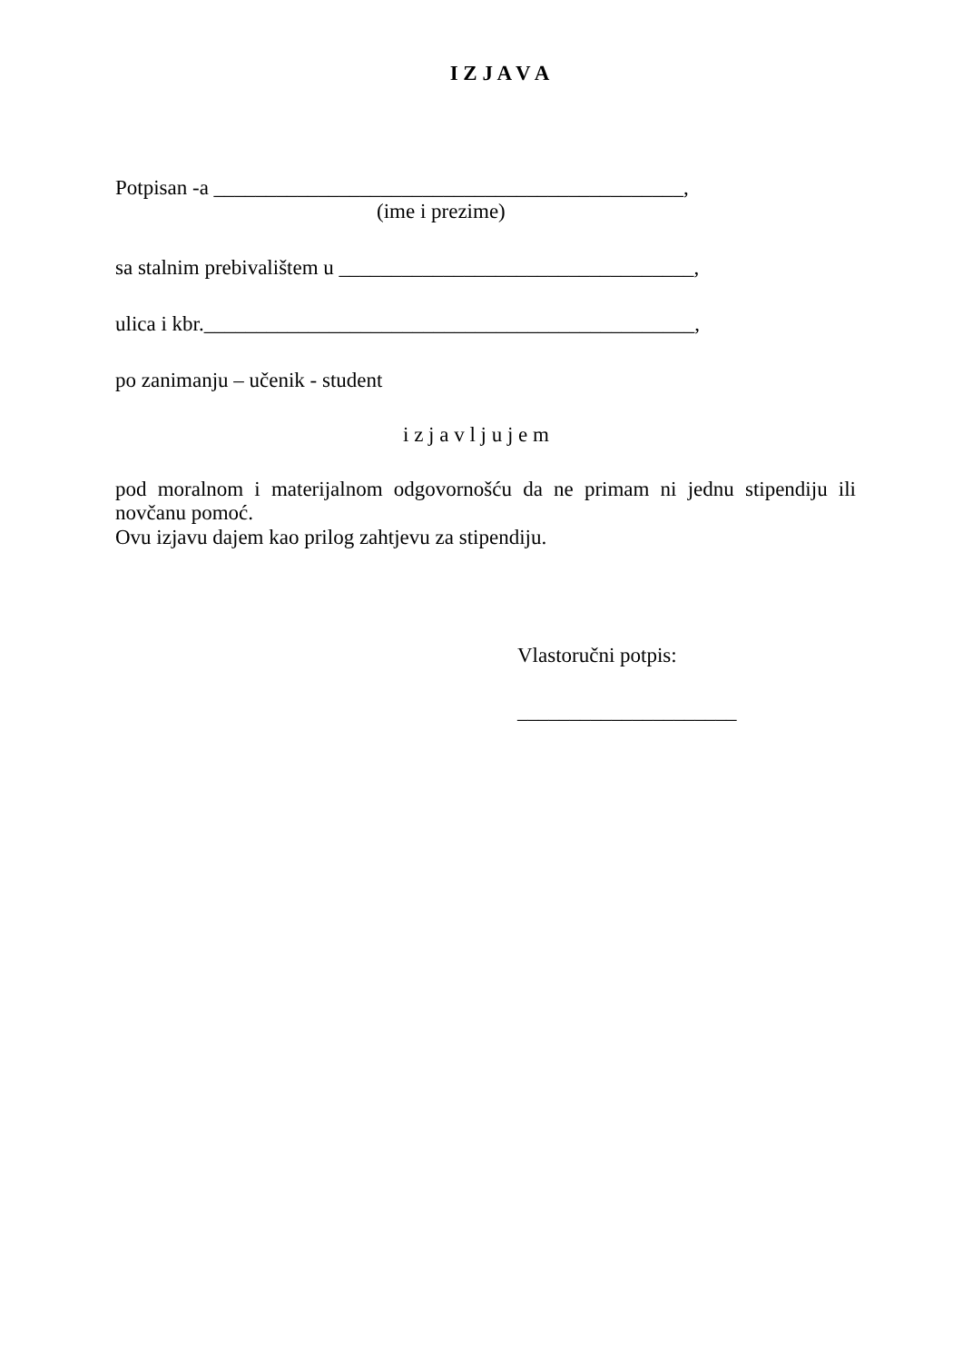I Z J A V A
Potpisan -a _____________________________________________,
(ime i prezime)
sa stalnim prebivalištem u __________________________________,
ulica i kbr._______________________________________________,
po zanimanju – učenik - student
i z j a v l j u j e m
pod moralnom i materijalnom odgovornošću da ne primam ni jednu stipendiju ili novčanu pomoć.
Ovu izjavu dajem kao prilog zahtjevu za stipendiju.
Vlastoručni potpis:
_____________________